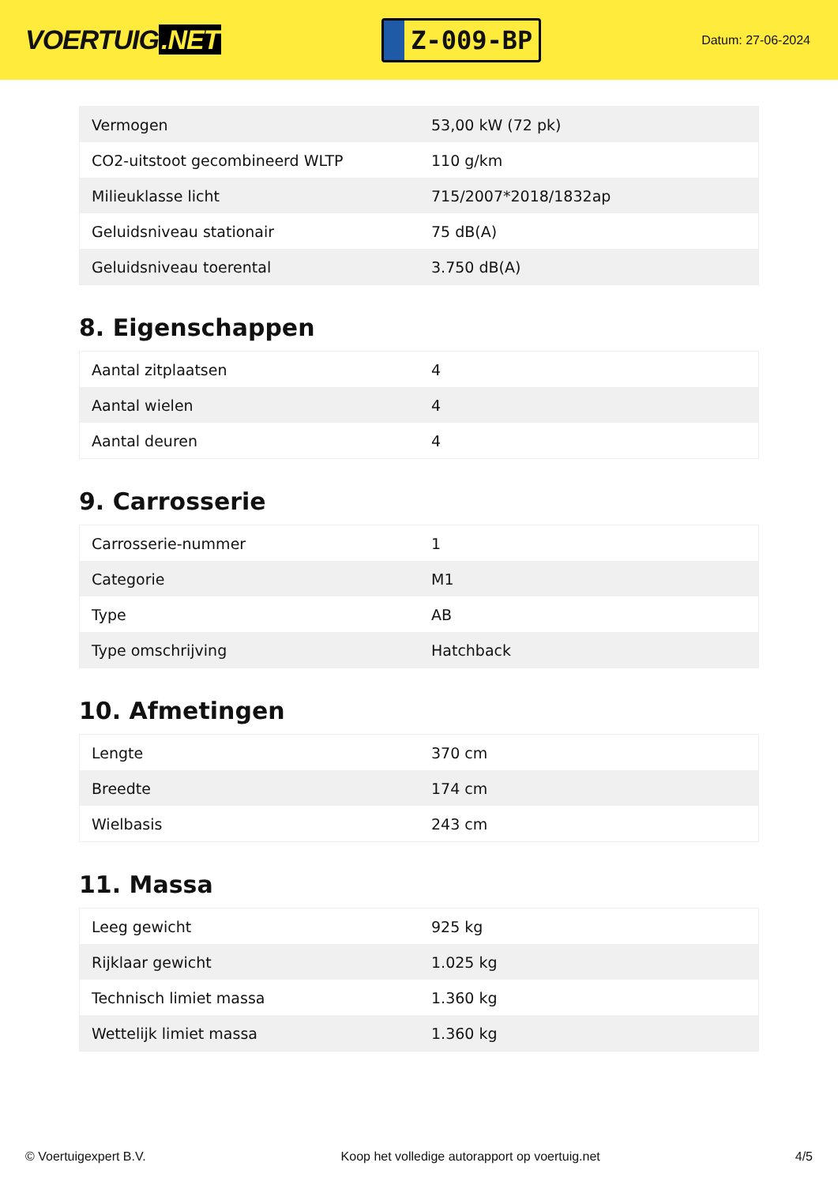VOERTUIG.NET
Z-009-BP
Datum: 27-06-2024
| Vermogen | 53,00 kW (72 pk) |
| CO2-uitstoot gecombineerd WLTP | 110 g/km |
| Milieuklasse licht | 715/2007*2018/1832ap |
| Geluidsniveau stationair | 75 dB(A) |
| Geluidsniveau toerental | 3.750 dB(A) |
8. Eigenschappen
| Aantal zitplaatsen | 4 |
| Aantal wielen | 4 |
| Aantal deuren | 4 |
9. Carrosserie
| Carrosserie-nummer | 1 |
| Categorie | M1 |
| Type | AB |
| Type omschrijving | Hatchback |
10. Afmetingen
| Lengte | 370 cm |
| Breedte | 174 cm |
| Wielbasis | 243 cm |
11. Massa
| Leeg gewicht | 925 kg |
| Rijklaar gewicht | 1.025 kg |
| Technisch limiet massa | 1.360 kg |
| Wettelijk limiet massa | 1.360 kg |
© Voertuigexpert B.V. Koop het volledige autorapport op voertuig.net 4/5